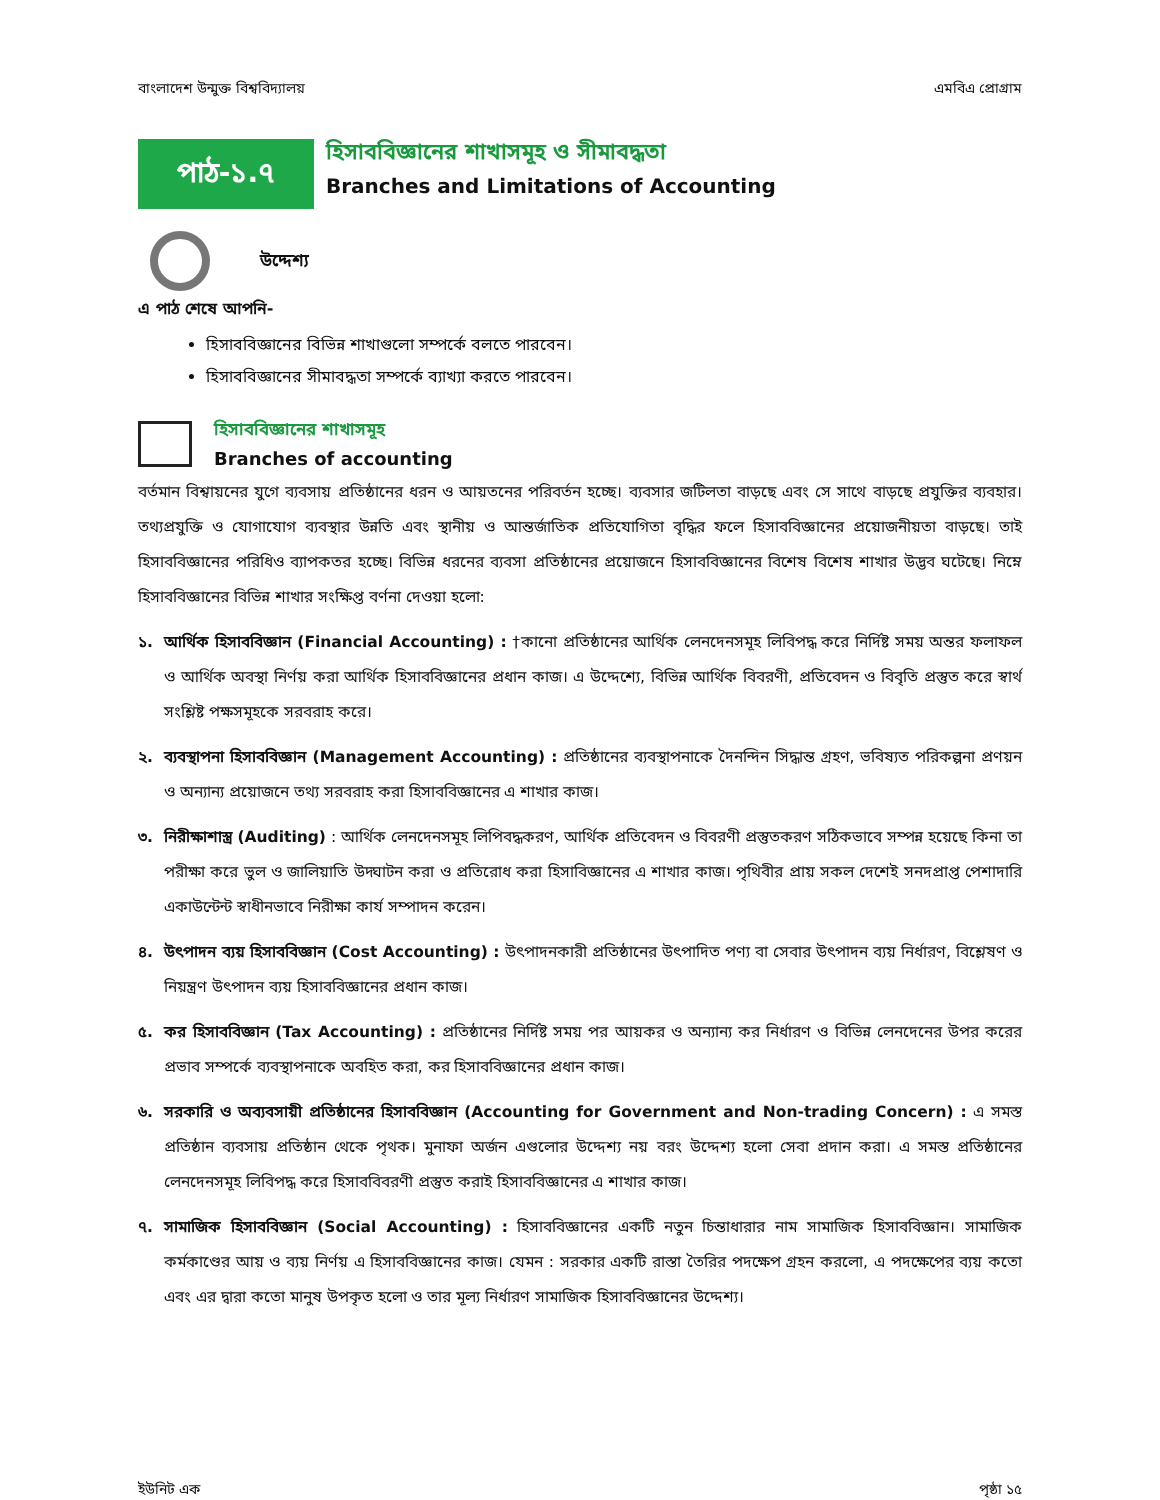বাংলাদেশ উন্মুক্ত বিশ্ববিদ্যালয় এমবিএ প্রোগ্রাম
পাঠ-১.৭
হিসাববিজ্ঞানের শাখাসমূহ ও সীমাবদ্ধতা
Branches and Limitations of Accounting
উদ্দেশ্য
এ পাঠ শেষে আপনি-
হিসাববিজ্ঞানের বিভিন্ন শাখাগুলো সম্পর্কে বলতে পারবেন।
হিসাববিজ্ঞানের সীমাবদ্ধতা সম্পর্কে ব্যাখ্যা করতে পারবেন।
হিসাববিজ্ঞানের শাখাসমূহ
Branches of accounting
বর্তমান বিশ্বায়নের যুগে ব্যবসায় প্রতিষ্ঠানের ধরন ও আয়তনের পরিবর্তন হচ্ছে। ব্যবসার জটিলতা বাড়ছে এবং সে সাথে বাড়ছে প্রযুক্তির ব্যবহার। তথ্যপ্রযুক্তি ও যোগাযোগ ব্যবস্থার উন্নতি এবং স্থানীয় ও আন্তর্জাতিক প্রতিযোগিতা বৃদ্ধির ফলে হিসাববিজ্ঞানের প্রয়োজনীয়তা বাড়ছে। তাই হিসাববিজ্ঞানের পরিধিও ব্যাপকতর হচ্ছে। বিভিন্ন ধরনের ব্যবসা প্রতিষ্ঠানের প্রয়োজনে হিসাববিজ্ঞানের বিশেষ বিশেষ শাখার উদ্ভব ঘটেছে। নিম্নে হিসাববিজ্ঞানের বিভিন্ন শাখার সংক্ষিপ্ত বর্ণনা দেওয়া হলো:
১. আর্থিক হিসাববিজ্ঞান (Financial Accounting) : †কানো প্রতিষ্ঠানের আর্থিক লেনদেনসমূহ লিবিপদ্ধ করে নির্দিষ্ট সময় অন্তর ফলাফল ও আর্থিক অবস্থা নির্ণয় করা আর্থিক হিসাববিজ্ঞানের প্রধান কাজ। এ উদ্দেশ্যে, বিভিন্ন আর্থিক বিবরণী, প্রতিবেদন ও বিবৃতি প্রস্তুত করে স্বার্থ সংশ্লিষ্ট পক্ষসমূহকে সরবরাহ করে।
২. ব্যবস্থাপনা হিসাববিজ্ঞান (Management Accounting) : প্রতিষ্ঠানের ব্যবস্থাপনাকে দৈনন্দিন সিদ্ধান্ত গ্রহণ, ভবিষ্যত পরিকল্পনা প্রণয়ন ও অন্যান্য প্রয়োজনে তথ্য সরবরাহ করা হিসাববিজ্ঞানের এ শাখার কাজ।
৩. নিরীক্ষাশাস্ত্র (Auditing) : আর্থিক লেনদেনসমূহ লিপিবদ্ধকরণ, আর্থিক প্রতিবেদন ও বিবরণী প্রস্তুতকরণ সঠিকভাবে সম্পন্ন হয়েছে কিনা তা পরীক্ষা করে ভুল ও জালিয়াতি উদ্ঘাটন করা ও প্রতিরোধ করা হিসাবিজ্ঞানের এ শাখার কাজ। পৃথিবীর প্রায় সকল দেশেই সনদপ্রাপ্ত পেশাদারি একাউন্টেন্ট স্বাধীনভাবে নিরীক্ষা কার্য সম্পাদন করেন।
৪. উৎপাদন ব্যয় হিসাববিজ্ঞান (Cost Accounting) : উৎপাদনকারী প্রতিষ্ঠানের উৎপাদিত পণ্য বা সেবার উৎপাদন ব্যয় নির্ধারণ, বিশ্লেষণ ও নিয়ন্ত্রণ উৎপাদন ব্যয় হিসাববিজ্ঞানের প্রধান কাজ।
৫. কর হিসাববিজ্ঞান (Tax Accounting) : প্রতিষ্ঠানের নির্দিষ্ট সময় পর আয়কর ও অন্যান্য কর নির্ধারণ ও বিভিন্ন লেনদেনের উপর করের প্রভাব সম্পর্কে ব্যবস্থাপনাকে অবহিত করা, কর হিসাববিজ্ঞানের প্রধান কাজ।
৬. সরকারি ও অব্যবসায়ী প্রতিষ্ঠানের হিসাববিজ্ঞান (Accounting for Government and Non-trading Concern) : এ সমস্ত প্রতিষ্ঠান ব্যবসায় প্রতিষ্ঠান থেকে পৃথক। মুনাফা অর্জন এগুলোর উদ্দেশ্য নয় বরং উদ্দেশ্য হলো সেবা প্রদান করা। এ সমস্ত প্রতিষ্ঠানের লেনদেনসমূহ লিবিপদ্ধ করে হিসাববিবরণী প্রস্তুত করাই হিসাববিজ্ঞানের এ শাখার কাজ।
৭. সামাজিক হিসাববিজ্ঞান (Social Accounting) : হিসাববিজ্ঞানের একটি নতুন চিন্তাধারার নাম সামাজিক হিসাববিজ্ঞান। সামাজিক কর্মকাণ্ডের আয় ও ব্যয় নির্ণয় এ হিসাববিজ্ঞানের কাজ। যেমন : সরকার একটি রাস্তা তৈরির পদক্ষেপ গ্রহন করলো, এ পদক্ষেপের ব্যয় কতো এবং এর দ্বারা কতো মানুষ উপকৃত হলো ও তার মূল্য নির্ধারণ সামাজিক হিসাববিজ্ঞানের উদ্দেশ্য।
ইউনিট এক পৃষ্ঠা ১৫